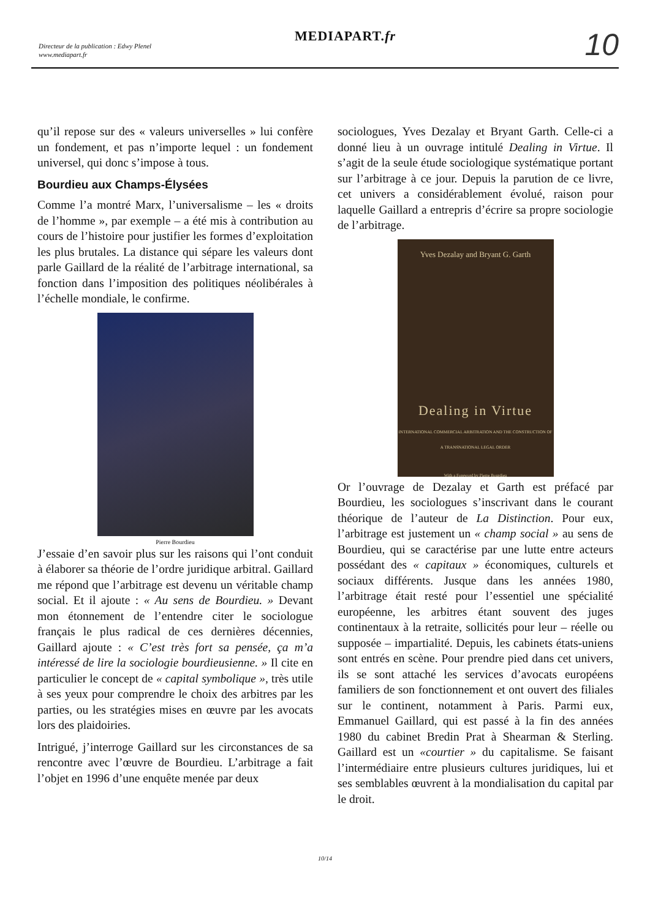Directeur de la publication : Edwy Plenel
www.mediapart.fr
MEDIAPART.fr 10
qu’il repose sur des « valeurs universelles » lui confère un fondement, et pas n’importe lequel : un fondement universel, qui donc s’impose à tous.
Bourdieu aux Champs-Élysées
Comme l’a montré Marx, l’universalisme – les « droits de l’homme », par exemple – a été mis à contribution au cours de l’histoire pour justifier les formes d’exploitation les plus brutales. La distance qui sépare les valeurs dont parle Gaillard de la réalité de l’arbitrage international, sa fonction dans l’imposition des politiques néolibérales à l’échelle mondiale, le confirme.
Pierre Bourdieu
J’essaie d’en savoir plus sur les raisons qui l’ont conduit à élaborer sa théorie de l’ordre juridique arbitral. Gaillard me répond que l’arbitrage est devenu un véritable champ social. Et il ajoute : « Au sens de Bourdieu. » Devant mon étonnement de l’entendre citer le sociologue français le plus radical de ces dernières décennies, Gaillard ajoute : « C’est très fort sa pensée, ça m’a intéressé de lire la sociologie bourdieusienne. » Il cite en particulier le concept de « capital symbolique », très utile à ses yeux pour comprendre le choix des arbitres par les parties, ou les stratégies mises en œuvre par les avocats lors des plaidoiries.
Intrigué, j’interroge Gaillard sur les circonstances de sa rencontre avec l’œuvre de Bourdieu. L’arbitrage a fait l’objet en 1996 d’une enquête menée par deux
sociologues, Yves Dezalay et Bryant Garth. Celle-ci a donné lieu à un ouvrage intitulé Dealing in Virtue. Il s’agit de la seule étude sociologique systématique portant sur l’arbitrage à ce jour. Depuis la parution de ce livre, cet univers a considérablement évolué, raison pour laquelle Gaillard a entrepris d’écrire sa propre sociologie de l’arbitrage.
Yves Dezalay and Bryant G. Garth
Dealing in Virtue
INTERNATIONAL COMMERCIAL ARBITRATION AND THE CONSTRUCTION OF A TRANSNATIONAL LEGAL ORDER
With a Foreword by Pierre Bourdieu
Or l’ouvrage de Dezalay et Garth est préfacé par Bourdieu, les sociologues s’inscrivant dans le courant théorique de l’auteur de La Distinction. Pour eux, l’arbitrage est justement un « champ social » au sens de Bourdieu, qui se caractérise par une lutte entre acteurs possédant des « capitaux » économiques, culturels et sociaux différents. Jusque dans les années 1980, l’arbitrage était resté pour l’essentiel une spécialité européenne, les arbitres étant souvent des juges continentaux à la retraite, sollicités pour leur – réelle ou supposée – impartialité. Depuis, les cabinets états-uniens sont entrés en scène. Pour prendre pied dans cet univers, ils se sont attaché les services d’avocats européens familiers de son fonctionnement et ont ouvert des filiales sur le continent, notamment à Paris. Parmi eux, Emmanuel Gaillard, qui est passé à la fin des années 1980 du cabinet Bredin Prat à Shearman & Sterling. Gaillard est un «courtier » du capitalisme. Se faisant l’intermédiaire entre plusieurs cultures juridiques, lui et ses semblables œuvrent à la mondialisation du capital par le droit.
10/14